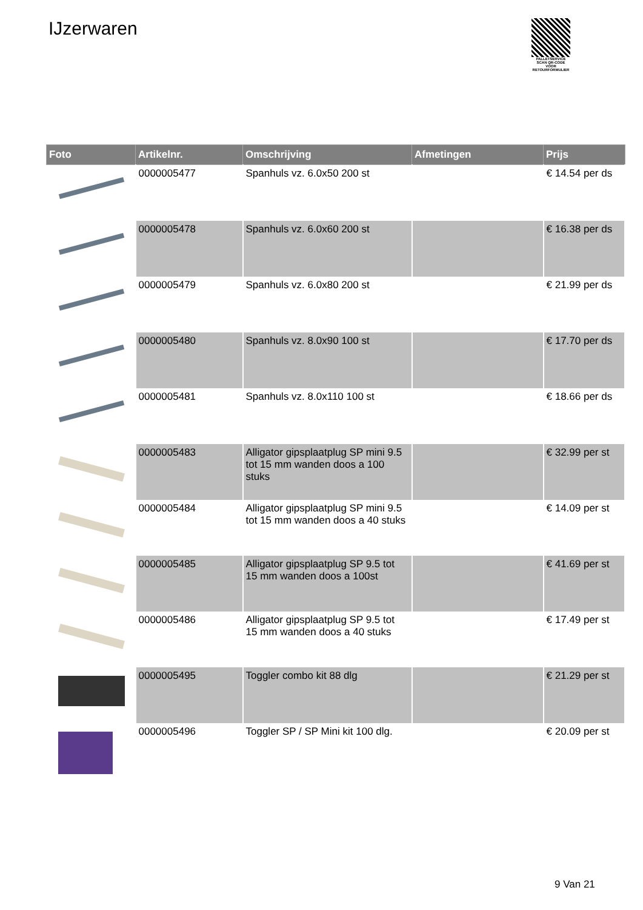IJzerwaren
PALLETSERVICE
SCAN QR-CODE VOOR RETOURFORMULIER
| Foto | Artikelnr. | Omschrijving | Afmetingen | Prijs |
| --- | --- | --- | --- | --- |
| | 0000005477 | Spanhuls vz. 6.0x50 200 st | | € 14.54 per ds |
| | 0000005478 | Spanhuls vz. 6.0x60 200 st | | € 16.38 per ds |
| | 0000005479 | Spanhuls vz. 6.0x80 200 st | | € 21.99 per ds |
| | 0000005480 | Spanhuls vz. 8.0x90 100 st | | € 17.70 per ds |
| | 0000005481 | Spanhuls vz. 8.0x110 100 st | | € 18.66 per ds |
| | 0000005483 | Alligator gipsplaatplug SP mini 9.5 tot 15 mm wanden doos a 100 stuks | | € 32.99 per st |
| | 0000005484 | Alligator gipsplaatplug SP mini 9.5 tot 15 mm wanden doos a 40 stuks | | € 14.09 per st |
| | 0000005485 | Alligator gipsplaatplug SP 9.5 tot 15 mm wanden doos a 100st | | € 41.69 per st |
| | 0000005486 | Alligator gipsplaatplug SP 9.5 tot 15 mm wanden doos a 40 stuks | | € 17.49 per st |
| | 0000005495 | Toggler combo kit 88 dlg | | € 21.29 per st |
| | 0000005496 | Toggler SP / SP Mini kit 100 dlg. | | € 20.09 per st |
9 Van 21